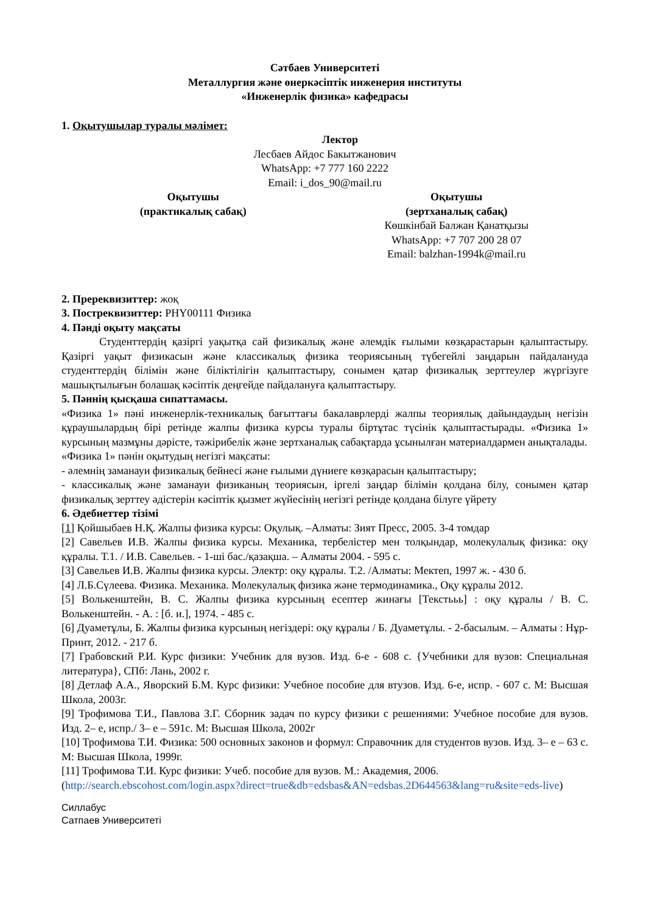Сәтбаев Университеті
Металлургия және өнеркәсіптік инженерия институты
«Инженерлік физика» кафедрасы
1. Оқытушылар туралы мәлімет:
Лектор
Лесбаев Айдос Бакытжанович
WhatsApp: +7 777 160 2222
Email: i_dos_90@mail.ru
Оқытушы
(практикалық сабақ)
Оқытушы
(зертханалық сабақ)
Көшкінбай Балжан Қанатқызы
WhatsApp: +7 707 200 28 07
Email: balzhan-1994k@mail.ru
2. Пререквизиттер: жоқ
3. Постреквизиттер: PHY00111 Физика
4. Пәнді оқыту мақсаты
Студенттердің қазіргі уақытқа сай физикалық және әлемдік ғылыми көзқарастарын қалыптастыру. Қазіргі уақыт физикасын және классикалық физика теориясының түбегейлі заңдарын пайдалануда студенттердің білімін және біліктілігін қалыптастыру, сонымен қатар физикалық зерттеулер жүргізуге машықтылығын болашақ кәсіптік деңгейде пайдалануға қалыптастыру.
5. Пәннің қысқаша сипаттамасы.
«Физика 1» пәні инженерлік-техникалық бағыттағы бакалаврлерді жалпы теориялық дайындаудың негізін құраушылардың бірі ретінде жалпы физика курсы туралы біртұтас түсінік қалыптастырады. «Физика 1» курсының мазмұны дәрісте, тәжірибелік және зертханалық сабақтарда ұсынылған материалдармен анықталады.
«Физика 1» пәнін оқытудың негізгі мақсаты:
- әлемнің заманауи физикалық бейнесі және ғылыми дүниеге көзқарасын қалыптастыру;
- классикалық және заманауи физиканың теориясын, іргелі заңдар білімін қолдана білу, сонымен қатар физикалық зерттеу әдістерін кәсіптік қызмет жүйесінің негізгі ретінде қолдана білуге үйрету
6. Әдебиеттер тізімі
[1] Қойшыбаев Н.Қ. Жалпы физика курсы: Оқулық. –Алматы: Зият Пресс, 2005. 3-4 томдар
[2] Савельев И.В. Жалпы физика курсы. Механика, тербелістер мен толқындар, молекулалық физика: оқу құралы. Т.1. / И.В. Савельев. - 1-ші бас./қазақша. – Алматы 2004. - 595 с.
[3] Савельев И.В. Жалпы физика курсы. Электр: оқу құралы. Т.2. /Алматы: Мектеп, 1997 ж. - 430 б.
[4] Л.Б.Сүлеева. Физика. Механика. Молекулалық физика және термодинамика., Оқу құралы 2012.
[5] Волькенштейн, В. С. Жалпы физика курсының есептер жинағы [Текстььь] : оқу құралы / В. С. Волькенштейн. - А. : [б. и.], 1974. - 485 с.
[6] Дуаметұлы, Б. Жалпы физика курсының негіздері: оқу құралы / Б. Дуаметұлы. - 2-басылым. – Алматы : Нұр-Принт, 2012. - 217 б.
[7] Грабовский Р.И. Курс физики: Учебник для вузов. Изд. 6-е - 608 с. {Учебники для вузов: Специальная литература}, СПб: Лань, 2002 г.
[8] Детлаф А.А., Яворский Б.М. Курс физики: Учебное пособие для втузов. Изд. 6-е, испр. - 607 с. М: Высшая Школа, 2003г.
[9] Трофимова Т.И., Павлова З.Г. Сборник задач по курсу физики с решениями: Учебное пособие для вузов. Изд. 2– е, испр./ 3– е – 591с. М: Высшая Школа, 2002г
[10] Трофимова Т.И. Физика: 500 основных законов и формул: Справочник для студентов вузов. Изд. 3– е – 63 с. М: Высшая Школа, 1999г.
[11] Трофимова Т.И. Курс физики: Учеб. пособие для вузов. М.: Академия, 2006.
(http://search.ebscohost.com/login.aspx?direct=true&db=edsbas&AN=edsbas.2D644563&lang=ru&site=eds-live)
Силлабус
Сатпаев Университеті